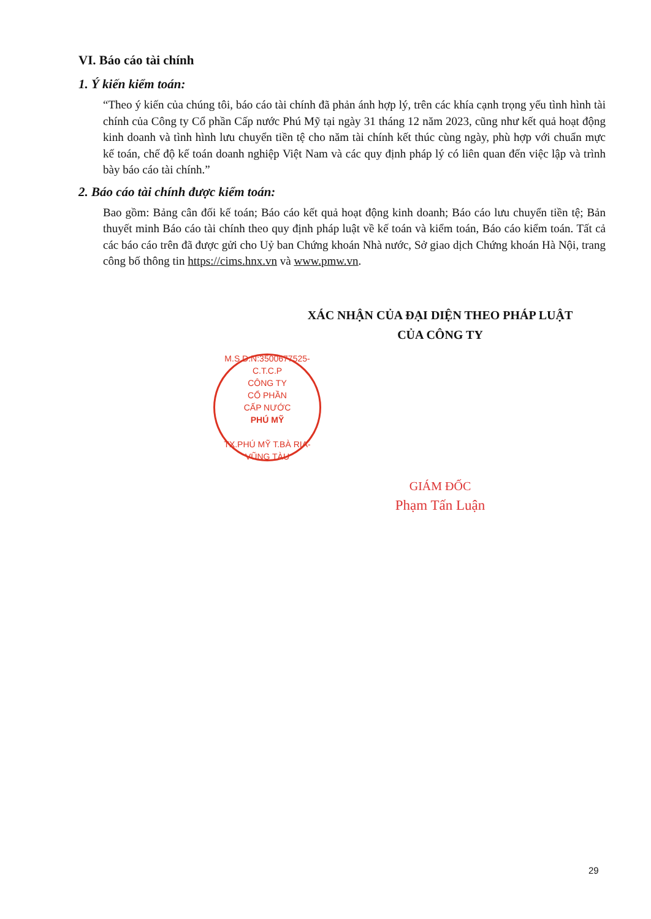VI. Báo cáo tài chính
1. Ý kiến kiểm toán:
“Theo ý kiến của chúng tôi, báo cáo tài chính đã phản ánh hợp lý, trên các khía cạnh trọng yếu tình hình tài chính của Công ty Cổ phần Cấp nước Phú Mỹ tại ngày 31 tháng 12 năm 2023, cũng như kết quả hoạt động kinh doanh và tình hình lưu chuyển tiền tệ cho năm tài chính kết thúc cùng ngày, phù hợp với chuẩn mực kế toán, chế độ kế toán doanh nghiệp Việt Nam và các quy định pháp lý có liên quan đến việc lập và trình bày báo cáo tài chính.”
2. Báo cáo tài chính được kiểm toán:
Bao gồm: Bảng cân đối kế toán; Báo cáo kết quả hoạt động kinh doanh; Báo cáo lưu chuyển tiền tệ; Bản thuyết minh Báo cáo tài chính theo quy định pháp luật về kế toán và kiểm toán, Báo cáo kiểm toán. Tất cả các báo cáo trên đã được gửi cho Uỷ ban Chứng khoán Nhà nước, Sở giao dịch Chứng khoán Hà Nội, trang công bố thông tin https://cims.hnx.vn và www.pmw.vn.
XÁC NHẬN CỦA ĐẠI DIỆN THEO PHÁP LUẬT
CỦA CÔNG TY
M.S.D.N:3500677525-C.T.C.P
CÔNG TY
CỔ PHẦN
CẤP NƯỚC
PHÚ MỸ
TX.PHÚ MỸ T.BÀ RỊA-VŨNG TÀU
GIÁM ĐỐC
Phạm Tấn Luận
29